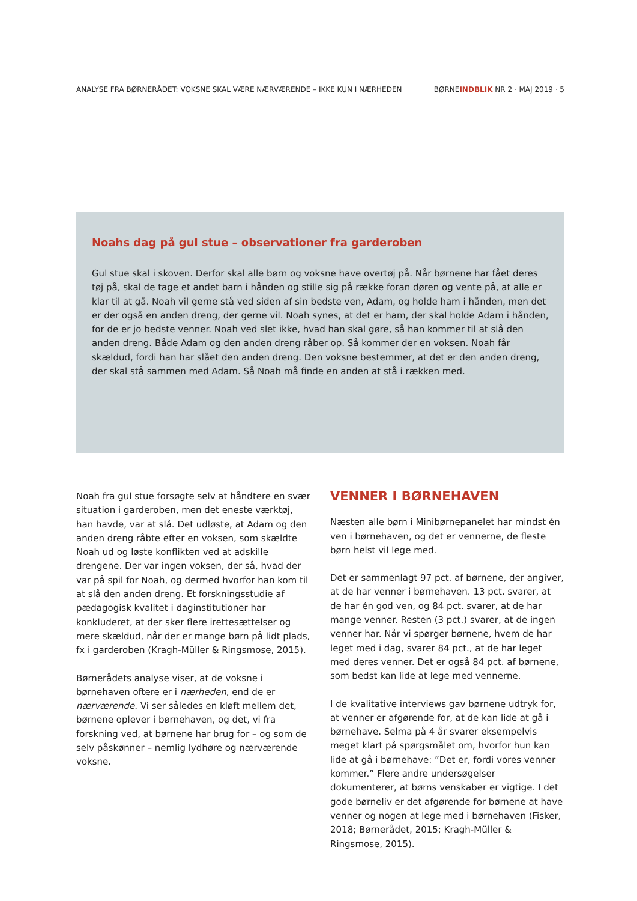ANALYSE FRA BØRNERÅDET: VOKSNE SKAL VÆRE NÆRVÆRENDE – IKKE KUN I NÆRHEDEN BØRNEINDBLIK NR 2 · MAJ 2019 · 5
Noahs dag på gul stue – observationer fra garderoben
Gul stue skal i skoven. Derfor skal alle børn og voksne have overtøj på. Når børnene har fået deres tøj på, skal de tage et andet barn i hånden og stille sig på række foran døren og vente på, at alle er klar til at gå. Noah vil gerne stå ved siden af sin bedste ven, Adam, og holde ham i hånden, men det er der også en anden dreng, der gerne vil. Noah synes, at det er ham, der skal holde Adam i hånden, for de er jo bedste venner. Noah ved slet ikke, hvad han skal gøre, så han kommer til at slå den anden dreng. Både Adam og den anden dreng råber op. Så kommer der en voksen. Noah får skældud, fordi han har slået den anden dreng. Den voksne bestemmer, at det er den anden dreng, der skal stå sammen med Adam. Så Noah må finde en anden at stå i rækken med.
Noah fra gul stue forsøgte selv at håndtere en svær situation i garderoben, men det eneste værktøj, han havde, var at slå. Det udløste, at Adam og den anden dreng råbte efter en voksen, som skældte Noah ud og løste konflikten ved at adskille drengene. Der var ingen voksen, der så, hvad der var på spil for Noah, og dermed hvorfor han kom til at slå den anden dreng. Et forskningsstudie af pædagogisk kvalitet i daginstitutioner har konkluderet, at der sker flere irettesættelser og mere skældud, når der er mange børn på lidt plads, fx i garderoben (Kragh-Müller & Ringsmose, 2015).
Børnerådets analyse viser, at de voksne i børnehaven oftere er i nærheden, end de er nærværende. Vi ser således en kløft mellem det, børnene oplever i børnehaven, og det, vi fra forskning ved, at børnene har brug for – og som de selv påskønner – nemlig lydhøre og nærværende voksne.
VENNER I BØRNEHAVEN
Næsten alle børn i Minibørnepanelet har mindst én ven i børnehaven, og det er vennerne, de fleste børn helst vil lege med.
Det er sammenlagt 97 pct. af børnene, der angiver, at de har venner i børnehaven. 13 pct. svarer, at de har én god ven, og 84 pct. svarer, at de har mange venner. Resten (3 pct.) svarer, at de ingen venner har. Når vi spørger børnene, hvem de har leget med i dag, svarer 84 pct., at de har leget med deres venner. Det er også 84 pct. af børnene, som bedst kan lide at lege med vennerne.
I de kvalitative interviews gav børnene udtryk for, at venner er afgørende for, at de kan lide at gå i børnehave. Selma på 4 år svarer eksempelvis meget klart på spørgsmålet om, hvorfor hun kan lide at gå i børnehave: ”Det er, fordi vores venner kommer.” Flere andre undersøgelser dokumenterer, at børns venskaber er vigtige. I det gode børneliv er det afgørende for børnene at have venner og nogen at lege med i børnehaven (Fisker, 2018; Børnerådet, 2015; Kragh-Müller & Ringsmose, 2015).